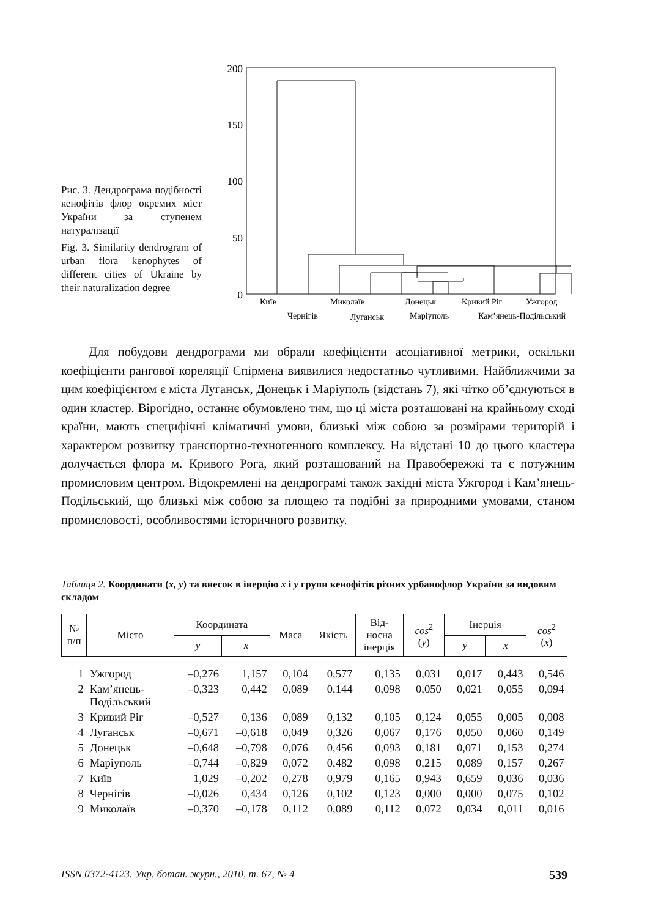Рис. 3. Дендрограма подібності кенофітів флор окремих міст України за ступенем натуралізації
Fig. 3. Similarity dendrogram of urban flora kenophytes of different cities of Ukraine by their naturalization degree
200
150
100
50
0
Київ
Миколаїв
Донецьк
Кривий Ріг
Ужгород
Чернігів
Луганськ
Маріуполь
Кам’янець-Подільський
Для побудови дендрограми ми обрали коефіцієнти асоціативної метрики, оскільки коефіцієнти рангової кореляції Спірмена виявилися недостатньо чутливими. Найближчими за цим коефіцієнтом є міста Луганськ, Донецьк і Маріуполь (відстань 7), які чітко об’єднуються в один кластер. Вірогідно, останнє обумовлено тим, що ці міста розташовані на крайньому сході країни, мають специфічні кліматичні умови, близькі між собою за розмірами територій і характером розвитку транспортно-техногенного комплексу. На відстані 10 до цього кластера долучається флора м. Кривого Рога, який розташований на Правобережжі та є потужним промисловим центром. Відокремлені на дендрограмі також західні міста Ужгород і Кам’янець-Подільський, що близькі між собою за площею та подібні за природними умовами, станом промисловості, особливостями історичного розвитку.
Таблиця 2. Координати (x, y) та внесок в інерцію x і y групи кенофітів різних урбанофлор України за видовим складом
| № п/п | Місто | Координата | | Маса | Якість | Від- носна інерція | cos<sup>2</sup> ( y ) | Інерція | | cos<sup>2</sup> ( x ) |
| --- | --- | --- | --- | --- | --- | --- | --- | --- | --- | --- |
| | | y | x | | | | | y | x | |
| 1 | Ужгород | –0,276 | 1,157 | 0,104 | 0,577 | 0,135 | 0,031 | 0,017 | 0,443 | 0,546 |
| 2 | Кам’янець- Подільський | –0,323 | 0,442 | 0,089 | 0,144 | 0,098 | 0,050 | 0,021 | 0,055 | 0,094 |
| 3 | Кривий Ріг | –0,527 | 0,136 | 0,089 | 0,132 | 0,105 | 0,124 | 0,055 | 0,005 | 0,008 |
| 4 | Луганськ | –0,671 | –0,618 | 0,049 | 0,326 | 0,067 | 0,176 | 0,050 | 0,060 | 0,149 |
| 5 | Донецьк | –0,648 | –0,798 | 0,076 | 0,456 | 0,093 | 0,181 | 0,071 | 0,153 | 0,274 |
| 6 | Маріуполь | –0,744 | –0,829 | 0,072 | 0,482 | 0,098 | 0,215 | 0,089 | 0,157 | 0,267 |
| 7 | Київ | 1,029 | –0,202 | 0,278 | 0,979 | 0,165 | 0,943 | 0,659 | 0,036 | 0,036 |
| 8 | Чернігів | –0,026 | 0,434 | 0,126 | 0,102 | 0,123 | 0,000 | 0,000 | 0,075 | 0,102 |
| 9 | Миколаїв | –0,370 | –0,178 | 0,112 | 0,089 | 0,112 | 0,072 | 0,034 | 0,011 | 0,016 |
ISSN 0372-4123. Укр. ботан. журн., 2010, т. 67, № 4 539